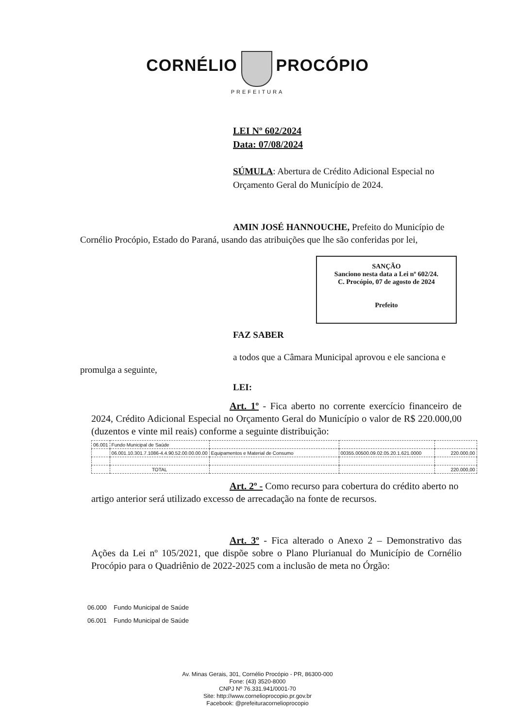CORNÉLIO PROCÓPIO
PREFEITURA
LEI Nº 602/2024
Data: 07/08/2024
SÚMULA: Abertura de Crédito Adicional Especial no Orçamento Geral do Município de 2024.
AMIN JOSÉ HANNOUCHE, Prefeito do Município de Cornélio Procópio, Estado do Paraná, usando das atribuições que lhe são conferidas por lei,
SANÇÃO
Sanciono nesta data a Lei nº 602/24.
C. Procópio, 07 de agosto de 2024
Prefeito
FAZ SABER
a todos que a Câmara Municipal aprovou e ele sanciona e promulga a seguinte,
LEI:
Art. 1º - Fica aberto no corrente exercício financeiro de 2024, Crédito Adicional Especial no Orçamento Geral do Município o valor de R$ 220.000,00 (duzentos e vinte mil reais) conforme a seguinte distribuição:
| 06.001 | Fundo Municipal de Saúde | | | |
| | 06.001.10.301.7.1086-4.4.90.52.00.00.00.00 | Equipamentos e Material de Consumo | 00355.00500.09.02.05.20.1.621.0000 | 220.000,00 |
| | TOTAL | | | 220.000,00 |
Art. 2º - Como recurso para cobertura do crédito aberto no artigo anterior será utilizado excesso de arrecadação na fonte de recursos.
Art. 3º - Fica alterado o Anexo 2 – Demonstrativo das Ações da Lei nº 105/2021, que dispõe sobre o Plano Plurianual do Município de Cornélio Procópio para o Quadriênio de 2022-2025 com a inclusão de meta no Órgão:
06.000 Fundo Municipal de Saúde
06.001 Fundo Municipal de Saúde
Av. Minas Gerais, 301, Cornélio Procópio - PR, 86300-000
Fone: (43) 3520-8000
CNPJ Nº 76.331.941/0001-70
Site: http://www.cornelioprocopio.pr.gov.br
Facebook: @prefeituracornelioprocopio